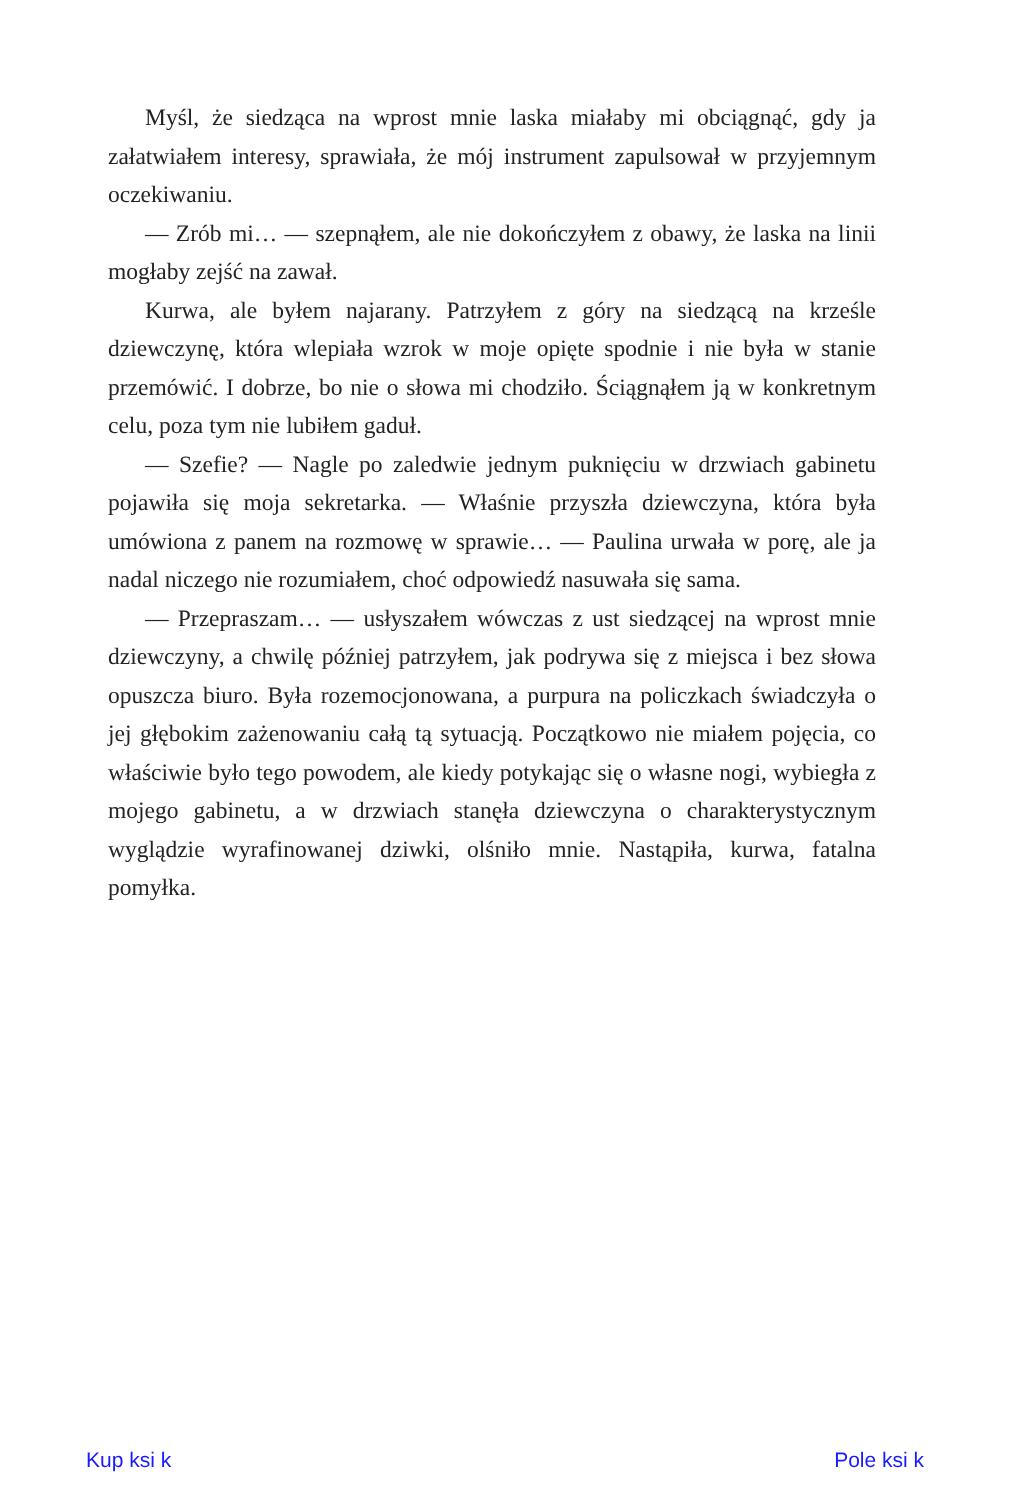Myśl, że siedząca na wprost mnie laska miałaby mi obciągnąć, gdy ja załatwiałem interesy, sprawiała, że mój instrument zapulsował w przyjemnym oczekiwaniu.
— Zrób mi… — szepnąłem, ale nie dokończyłem z obawy, że laska na linii mogłaby zejść na zawał.
Kurwa, ale byłem najarany. Patrzyłem z góry na siedzącą na krześle dziewczynę, która wlepiała wzrok w moje opięte spodnie i nie była w stanie przemówić. I dobrze, bo nie o słowa mi chodziło. Ściągnąłem ją w konkretnym celu, poza tym nie lubiłem gaduł.
— Szefie? — Nagle po zaledwie jednym puknięciu w drzwiach gabinetu pojawiła się moja sekretarka. — Właśnie przyszła dziewczyna, która była umówiona z panem na rozmowę w sprawie… — Paulina urwała w porę, ale ja nadal niczego nie rozumiałem, choć odpowiedź nasuwała się sama.
— Przepraszam… — usłyszałem wówczas z ust siedzącej na wprost mnie dziewczyny, a chwilę później patrzyłem, jak podrywa się z miejsca i bez słowa opuszcza biuro. Była rozemocjonowana, a purpura na policzkach świadczyła o jej głębokim zażenowaniu całą tą sytuacją. Początkowo nie miałem pojęcia, co właściwie było tego powodem, ale kiedy potykając się o własne nogi, wybiegła z mojego gabinetu, a w drzwiach stanęła dziewczyna o charakterystycznym wyglądzie wyrafinowanej dziwki, olśniło mnie. Nastąpiła, kurwa, fatalna pomyłka.
Kup ksi k Pole ksi k